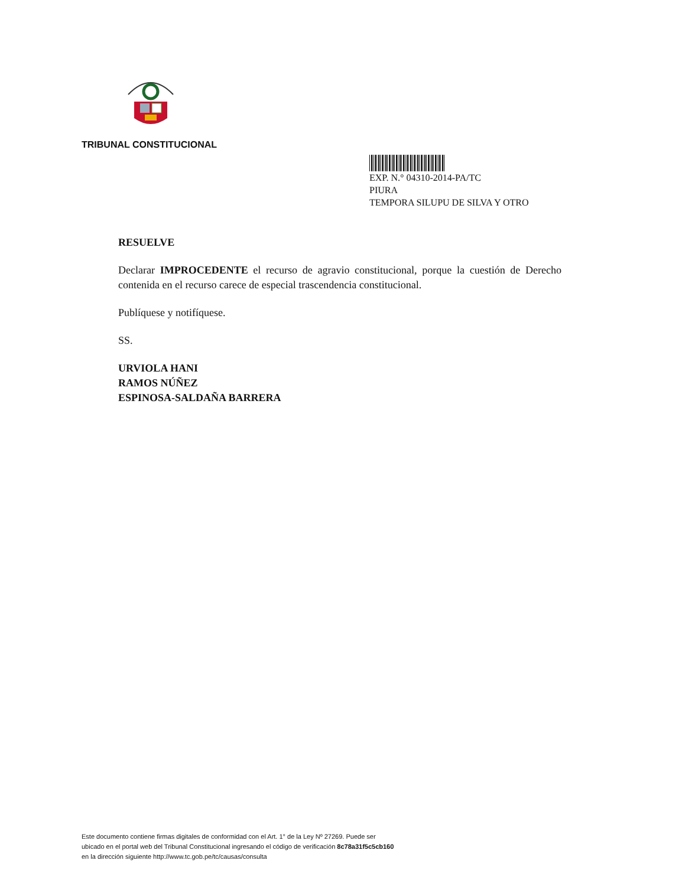TRIBUNAL CONSTITUCIONAL
EXP. N.° 04310-2014-PA/TC
PIURA
TEMPORA SILUPU DE SILVA Y OTRO
RESUELVE
Declarar IMPROCEDENTE el recurso de agravio constitucional, porque la cuestión de Derecho contenida en el recurso carece de especial trascendencia constitucional.
Publíquese y notifíquese.
SS.
URVIOLA HANI
RAMOS NÚÑEZ
ESPINOSA-SALDAÑA BARRERA
Este documento contiene firmas digitales de conformidad con el Art. 1° de la Ley Nº 27269. Puede ser
ubicado en el portal web del Tribunal Constitucional ingresando el código de verificación 8c78a31f5c5cb160
en la dirección siguiente http://www.tc.gob.pe/tc/causas/consulta